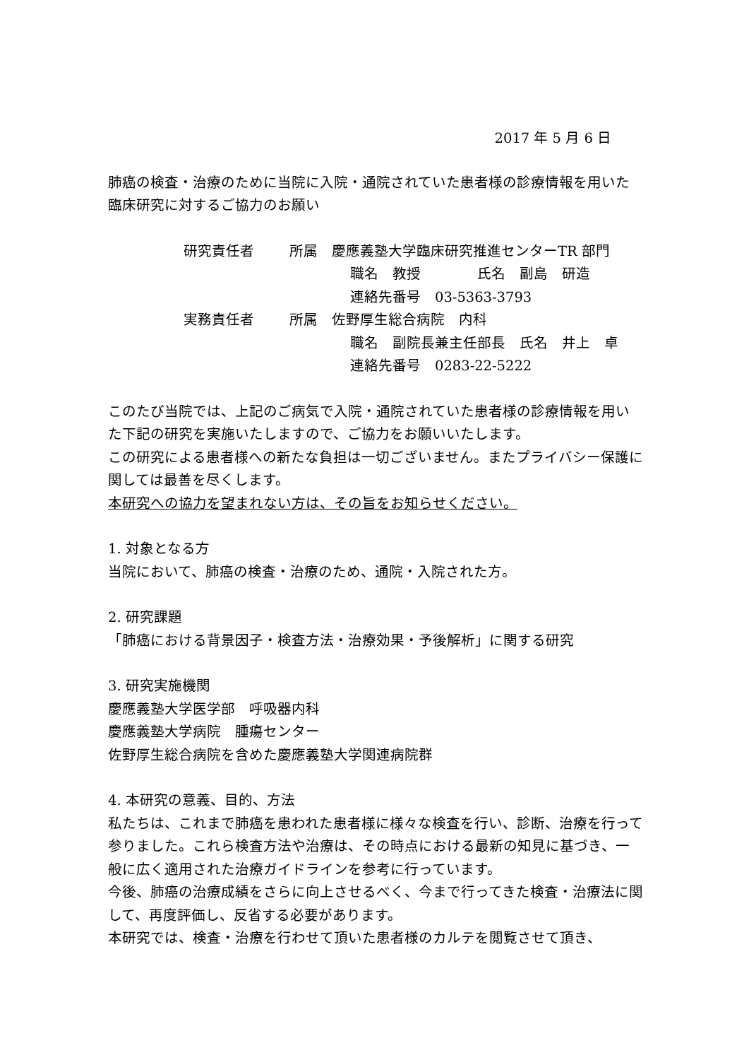2017 年 5 月 6 日
肺癌の検査・治療のために当院に入院・通院されていた患者様の診療情報を用いた臨床研究に対するご協力のお願い
| 研究責任者 | 所属 慶應義塾大学臨床研究推進センターTR 部門 |
| | 職名 教授 氏名 副島 研造 |
| | 連絡先番号 03-5363-3793 |
| 実務責任者 | 所属 佐野厚生総合病院 内科 |
| | 職名 副院長兼主任部長 氏名 井上 卓 |
| | 連絡先番号 0283-22-5222 |
このたび当院では、上記のご病気で入院・通院されていた患者様の診療情報を用いた下記の研究を実施いたしますので、ご協力をお願いいたします。
この研究による患者様への新たな負担は一切ございません。またプライバシー保護に関しては最善を尽くします。
本研究への協力を望まれない方は、その旨をお知らせください。
1. 対象となる方
当院において、肺癌の検査・治療のため、通院・入院された方。
2. 研究課題
「肺癌における背景因子・検査方法・治療効果・予後解析」に関する研究
3. 研究実施機関
慶應義塾大学医学部　呼吸器内科
慶應義塾大学病院　腫瘍センター
佐野厚生総合病院を含めた慶應義塾大学関連病院群
4. 本研究の意義、目的、方法
私たちは、これまで肺癌を患われた患者様に様々な検査を行い、診断、治療を行って参りました。これら検査方法や治療は、その時点における最新の知見に基づき、一般に広く適用された治療ガイドラインを参考に行っています。
今後、肺癌の治療成績をさらに向上させるべく、今まで行ってきた検査・治療法に関して、再度評価し、反省する必要があります。
本研究では、検査・治療を行わせて頂いた患者様のカルテを閲覧させて頂き、